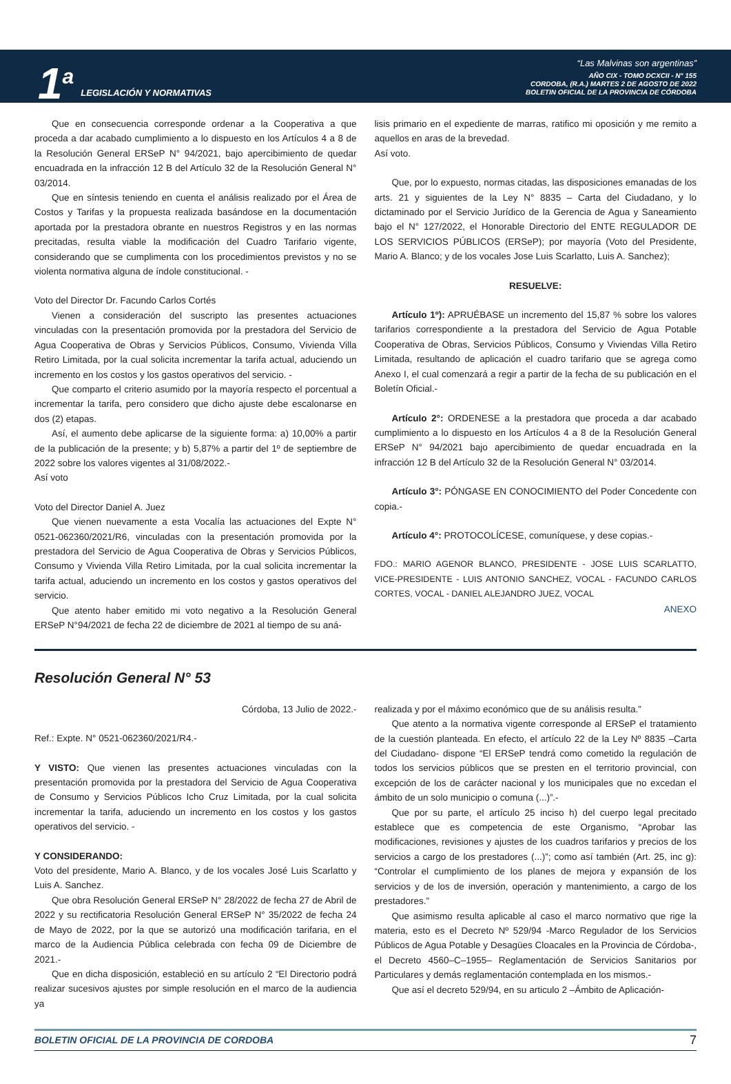1<sup>a</sup>
LEGISLACIÓN Y NORMATIVAS
“Las Malvinas son argentinas”
AÑO CIX - TOMO DCXCII - N° 155
CORDOBA, (R.A.) MARTES 2 DE AGOSTO DE 2022
BOLETIN OFICIAL DE LA PROVINCIA DE CÓRDOBA
Que en consecuencia corresponde ordenar a la Cooperativa a que proceda a dar acabado cumplimiento a lo dispuesto en los Artículos 4 a 8 de la Resolución General ERSeP N° 94/2021, bajo apercibimiento de quedar encuadrada en la infracción 12 B del Artículo 32 de la Resolución General N° 03/2014.
Que en síntesis teniendo en cuenta el análisis realizado por el Área de Costos y Tarifas y la propuesta realizada basándose en la documentación aportada por la prestadora obrante en nuestros Registros y en las normas precitadas, resulta viable la modificación del Cuadro Tarifario vigente, considerando que se cumplimenta con los procedimientos previstos y no se violenta normativa alguna de índole constitucional. -
Voto del Director Dr. Facundo Carlos Cortés
Vienen a consideración del suscripto las presentes actuaciones vinculadas con la presentación promovida por la prestadora del Servicio de Agua Cooperativa de Obras y Servicios Públicos, Consumo, Vivienda Villa Retiro Limitada, por la cual solicita incrementar la tarifa actual, aduciendo un incremento en los costos y los gastos operativos del servicio. -
Que comparto el criterio asumido por la mayoría respecto el porcentual a incrementar la tarifa, pero considero que dicho ajuste debe escalonarse en dos (2) etapas.
Así, el aumento debe aplicarse de la siguiente forma: a) 10,00% a partir de la publicación de la presente; y b) 5,87% a partir del 1º de septiembre de 2022 sobre los valores vigentes al 31/08/2022.-
Así voto
Voto del Director Daniel A. Juez
Que vienen nuevamente a esta Vocalía las actuaciones del Expte N° 0521-062360/2021/R6, vinculadas con la presentación promovida por la prestadora del Servicio de Agua Cooperativa de Obras y Servicios Públicos, Consumo y Vivienda Villa Retiro Limitada, por la cual solicita incrementar la tarifa actual, aduciendo un incremento en los costos y gastos operativos del servicio.
Que atento haber emitido mi voto negativo a la Resolución General ERSeP N°94/2021 de fecha 22 de diciembre de 2021 al tiempo de su aná-
lisis primario en el expediente de marras, ratifico mi oposición y me remito a aquellos en aras de la brevedad.
Así voto.
Que, por lo expuesto, normas citadas, las disposiciones emanadas de los arts. 21 y siguientes de la Ley N° 8835 – Carta del Ciudadano, y lo dictaminado por el Servicio Jurídico de la Gerencia de Agua y Saneamiento bajo el N° 127/2022, el Honorable Directorio del ENTE REGULADOR DE LOS SERVICIOS PÚBLICOS (ERSeP); por mayoría (Voto del Presidente, Mario A. Blanco; y de los vocales Jose Luis Scarlatto, Luis A. Sanchez);
RESUELVE:
Artículo 1º): APRUÉBASE un incremento del 15,87 % sobre los valores tarifarios correspondiente a la prestadora del Servicio de Agua Potable Cooperativa de Obras, Servicios Públicos, Consumo y Viviendas Villa Retiro Limitada, resultando de aplicación el cuadro tarifario que se agrega como Anexo I, el cual comenzará a regir a partir de la fecha de su publicación en el Boletín Oficial.-
Artículo 2°: ORDENESE a la prestadora que proceda a dar acabado cumplimiento a lo dispuesto en los Artículos 4 a 8 de la Resolución General ERSeP N° 94/2021 bajo apercibimiento de quedar encuadrada en la infracción 12 B del Artículo 32 de la Resolución General N° 03/2014.
Artículo 3°: PÓNGASE EN CONOCIMIENTO del Poder Concedente con copia.-
Artículo 4°: PROTOCOLÍCESE, comuníquese, y dese copias.-
FDO.: MARIO AGENOR BLANCO, PRESIDENTE - JOSE LUIS SCARLATTO, VICE-PRESIDENTE - LUIS ANTONIO SANCHEZ, VOCAL - FACUNDO CARLOS CORTES, VOCAL - DANIEL ALEJANDRO JUEZ, VOCAL
ANEXO
Resolución General N° 53
Córdoba, 13 Julio de 2022.-
Ref.: Expte. N° 0521-062360/2021/R4.-
Y VISTO: Que vienen las presentes actuaciones vinculadas con la presentación promovida por la prestadora del Servicio de Agua Cooperativa de Consumo y Servicios Públicos Icho Cruz Limitada, por la cual solicita incrementar la tarifa, aduciendo un incremento en los costos y los gastos operativos del servicio. -
Y CONSIDERANDO:
Voto del presidente, Mario A. Blanco, y de los vocales José Luis Scarlatto y Luis A. Sanchez.
Que obra Resolución General ERSeP N° 28/2022 de fecha 27 de Abril de 2022 y su rectificatoria Resolución General ERSeP N° 35/2022 de fecha 24 de Mayo de 2022, por la que se autorizó una modificación tarifaria, en el marco de la Audiencia Pública celebrada con fecha 09 de Diciembre de 2021.-
Que en dicha disposición, estableció en su artículo 2 “El Directorio podrá realizar sucesivos ajustes por simple resolución en el marco de la audiencia ya
realizada y por el máximo económico que de su análisis resulta.”
Que atento a la normativa vigente corresponde al ERSeP el tratamiento de la cuestión planteada. En efecto, el artículo 22 de la Ley Nº 8835 –Carta del Ciudadano- dispone “El ERSeP tendrá como cometido la regulación de todos los servicios públicos que se presten en el territorio provincial, con excepción de los de carácter nacional y los municipales que no excedan el ámbito de un solo municipio o comuna (...)”.-
Que por su parte, el artículo 25 inciso h) del cuerpo legal precitado establece que es competencia de este Organismo, “Aprobar las modificaciones, revisiones y ajustes de los cuadros tarifarios y precios de los servicios a cargo de los prestadores (...)”; como así también (Art. 25, inc g): “Controlar el cumplimiento de los planes de mejora y expansión de los servicios y de los de inversión, operación y mantenimiento, a cargo de los prestadores.”
Que asimismo resulta aplicable al caso el marco normativo que rige la materia, esto es el Decreto Nº 529/94 -Marco Regulador de los Servicios Públicos de Agua Potable y Desagües Cloacales en la Provincia de Córdoba-, el Decreto 4560–C–1955– Reglamentación de Servicios Sanitarios por Particulares y demás reglamentación contemplada en los mismos.-
Que así el decreto 529/94, en su articulo 2 –Ámbito de Aplicación-
BOLETIN OFICIAL DE LA PROVINCIA DE CORDOBA 7